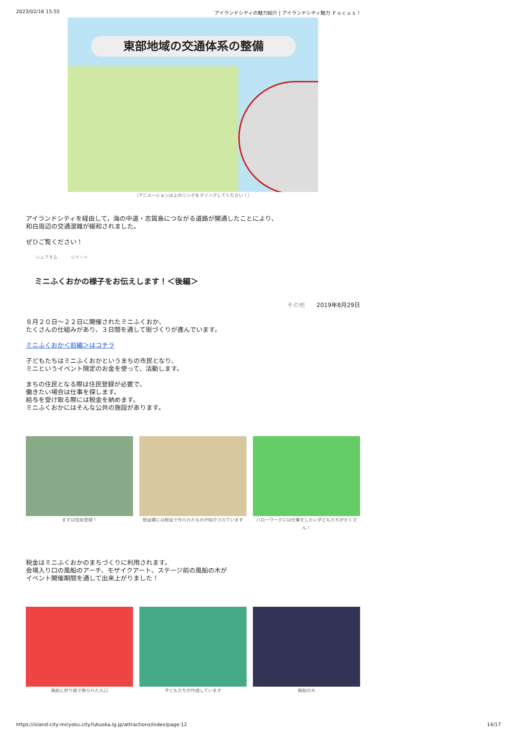2023/02/16 15:55 アイランドシティの魅力紹介 | アイランドシティ魅力 Ｆｏｃｕｓ！
東部地域の交通体系の整備
（アニメーションは上のリンクをクリックしてください！）
アイランドシティを経由して，海の中道・志賀島につながる道路が開通したことにより、
和白周辺の交通混雑が緩和されました。
ぜひご覧ください！
シェアする　　　ツイート
ミニふくおかの様子をお伝えします！＜後編＞
その他　　2019年8月29日
８月２０日～２２日に開催されたミニふくおか、
たくさんの仕組みがあり、３日間を通して街づくりが進んでいます。
ミニふくおか＜前編＞はコチラ
子どもたちはミニふくおかというまちの市民となり、
ミニというイベント限定のお金を使って、活動します。
まちの住民となる際は住民登録が必要で、
働きたい場合は仕事を探します。
給与を受け取る際には税金を納めます。
ミニふくおかにはそんな公共の施設があります。
まずは住民登録！ 税金課には税金で作られたものが紹介されています
ハローワークには仕事をしたい子どもたちがたくさん！
税金はミニふくおかのまちづくりに利用されます。
会場入り口の風船のアーチ、モザイクアート、ステージ前の風船の木が
イベント開催期間を通して出来上がりました！
風船と折り紙で飾られた入口 子どもたちが作成しています 風船の木
https://island-city-miryoku.city.fukuoka.lg.jp/attractions/index/page:12 14/17